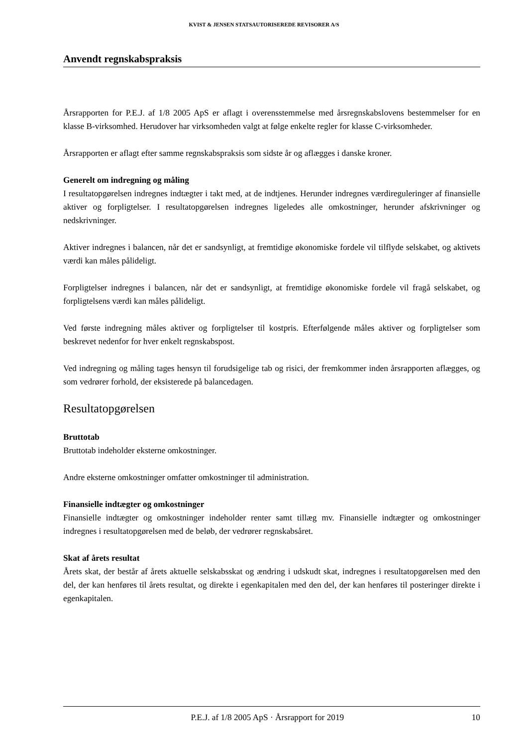KVIST & JENSEN STATSAUTORISEREDE REVISORER A/S
Anvendt regnskabspraksis
Årsrapporten for P.E.J. af 1/8 2005 ApS er aflagt i overensstemmelse med årsregnskabslovens bestemmelser for en klasse B-virksomhed. Herudover har virksomheden valgt at følge enkelte regler for klasse C-virksomheder.
Årsrapporten er aflagt efter samme regnskabspraksis som sidste år og aflægges i danske kroner.
Generelt om indregning og måling
I resultatopgørelsen indregnes indtægter i takt med, at de indtjenes. Herunder indregnes værdireguleringer af finansielle aktiver og forpligtelser. I resultatopgørelsen indregnes ligeledes alle omkostninger, herunder afskrivninger og nedskrivninger.
Aktiver indregnes i balancen, når det er sandsynligt, at fremtidige økonomiske fordele vil tilflyde selskabet, og aktivets værdi kan måles pålideligt.
Forpligtelser indregnes i balancen, når det er sandsynligt, at fremtidige økonomiske fordele vil fragå selskabet, og forpligtelsens værdi kan måles pålideligt.
Ved første indregning måles aktiver og forpligtelser til kostpris. Efterfølgende måles aktiver og forpligtelser som beskrevet nedenfor for hver enkelt regnskabspost.
Ved indregning og måling tages hensyn til forudsigelige tab og risici, der fremkommer inden årsrapporten aflægges, og som vedrører forhold, der eksisterede på balancedagen.
Resultatopgørelsen
Bruttotab
Bruttotab indeholder eksterne omkostninger.
Andre eksterne omkostninger omfatter omkostninger til administration.
Finansielle indtægter og omkostninger
Finansielle indtægter og omkostninger indeholder renter samt tillæg mv. Finansielle indtægter og omkostninger indregnes i resultatopgørelsen med de beløb, der vedrører regnskabsåret.
Skat af årets resultat
Årets skat, der består af årets aktuelle selskabsskat og ændring i udskudt skat, indregnes i resultatopgørelsen med den del, der kan henføres til årets resultat, og direkte i egenkapitalen med den del, der kan henføres til posteringer direkte i egenkapitalen.
P.E.J. af 1/8 2005 ApS · Årsrapport for 2019 10